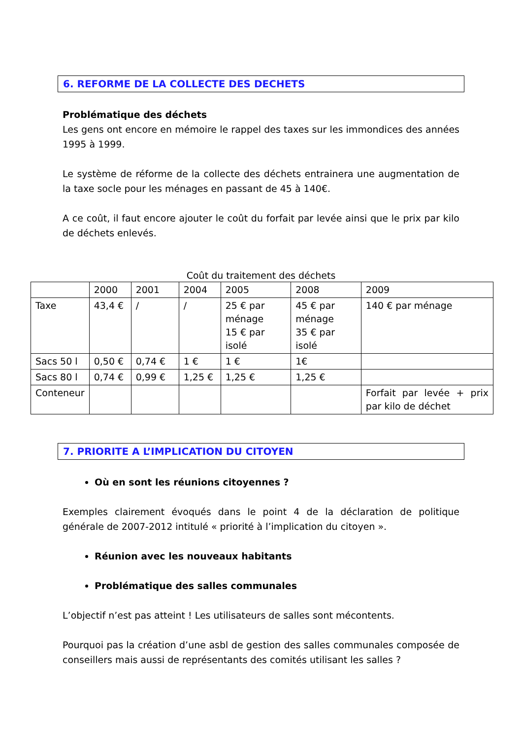6. REFORME DE LA COLLECTE DES DECHETS
Problématique des déchets
Les gens ont encore en mémoire le rappel des taxes sur les immondices des années 1995 à 1999.
Le système de réforme de la collecte des déchets entrainera une augmentation de la taxe socle pour les ménages en passant de 45 à 140€.
A ce coût, il faut encore ajouter le coût du forfait par levée ainsi que le prix par kilo de déchets enlevés.
Coût du traitement des déchets
| | 2000 | 2001 | 2004 | 2005 | 2008 | 2009 |
| Taxe | 43,4 € | / | / | 25 € par ménage 15 € par isolé | 45 € par ménage 35 € par isolé | 140 € par ménage |
| Sacs 50 l | 0,50 € | 0,74 € | 1 € | 1 € | 1€ | |
| Sacs 80 l | 0,74 € | 0,99 € | 1,25 € | 1,25 € | 1,25 € | |
| Conteneur | | | | | | Forfait par levée + prix par kilo de déchet |
7. PRIORITE A L’IMPLICATION DU CITOYEN
Où en sont les réunions citoyennes ?
Exemples clairement évoqués dans le point 4 de la déclaration de politique générale de 2007-2012 intitulé « priorité à l’implication du citoyen ».
Réunion avec les nouveaux habitants
Problématique des salles communales
L’objectif n’est pas atteint ! Les utilisateurs de salles sont mécontents.
Pourquoi pas la création d’une asbl de gestion des salles communales composée de conseillers mais aussi de représentants des comités utilisant les salles ?